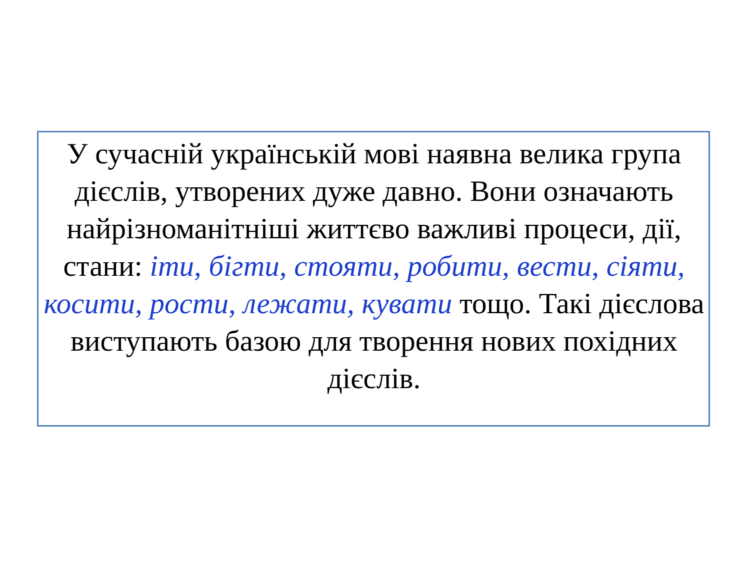У сучасній українській мові наявна велика група дієслів, утворених дуже давно. Вони означають найрізноманітніші життєво важливі процеси, дії, стани: іти, бігти, стояти, робити, вести, сіяти, косити, рости, лежати, кувати тощо. Такі дієслова виступають базою для творення нових похідних дієслів.